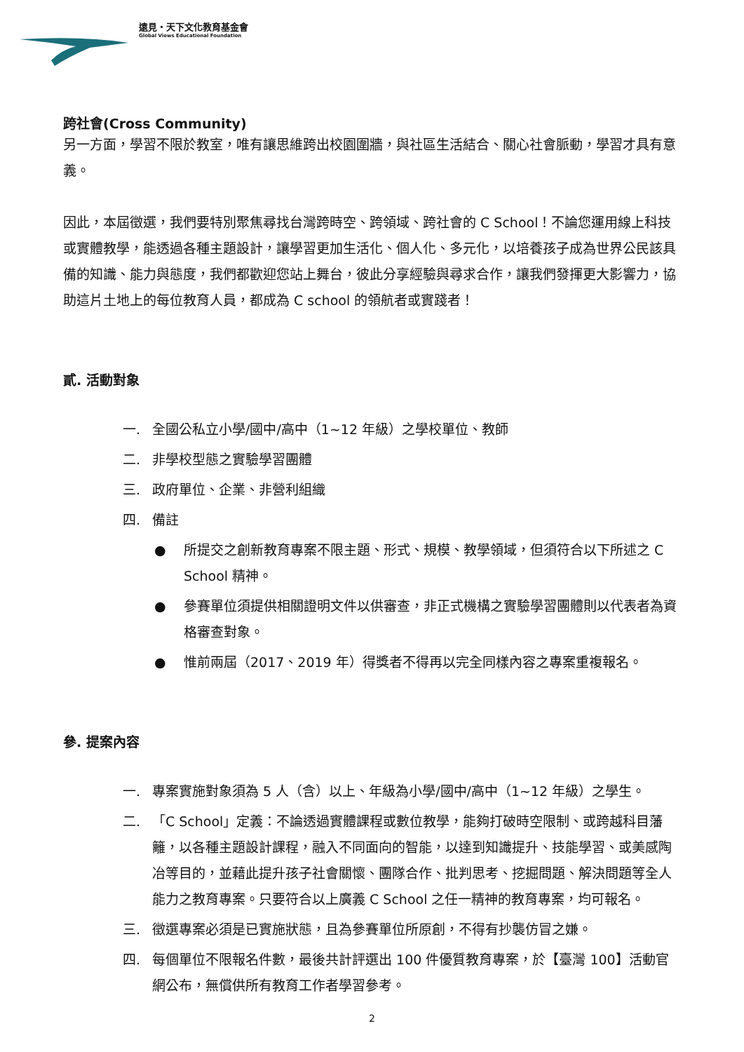遠見・天下文化教育基金會
Global Views Educational Foundation
跨社會(Cross Community)
另一方面，學習不限於教室，唯有讓思維跨出校園圍牆，與社區生活結合、關心社會脈動，學習才具有意義。
因此，本屆徵選，我們要特別聚焦尋找台灣跨時空、跨領域、跨社會的 C School！不論您運用線上科技或實體教學，能透過各種主題設計，讓學習更加生活化、個人化、多元化，以培養孩子成為世界公民該具備的知識、能力與態度，我們都歡迎您站上舞台，彼此分享經驗與尋求合作，讓我們發揮更大影響力，協助這片土地上的每位教育人員，都成為 C school 的領航者或實踐者！
貳. 活動對象
一. 全國公私立小學/國中/高中（1~12 年級）之學校單位、教師
二. 非學校型態之實驗學習團體
三. 政府單位、企業、非營利組織
四. 備註
● 所提交之創新教育專案不限主題、形式、規模、教學領域，但須符合以下所述之 C School 精神。
● 參賽單位須提供相關證明文件以供審查，非正式機構之實驗學習團體則以代表者為資格審查對象。
● 惟前兩屆（2017、2019 年）得獎者不得再以完全同樣內容之專案重複報名。
參. 提案內容
一. 專案實施對象須為 5 人（含）以上、年級為小學/國中/高中（1~12 年級）之學生。
二. 「C School」定義：不論透過實體課程或數位教學，能夠打破時空限制、或跨越科目藩籬，以各種主題設計課程，融入不同面向的智能，以達到知識提升、技能學習、或美感陶冶等目的，並藉此提升孩子社會關懷、團隊合作、批判思考、挖掘問題、解決問題等全人能力之教育專案。只要符合以上廣義 C School 之任一精神的教育專案，均可報名。
三. 徵選專案必須是已實施狀態，且為參賽單位所原創，不得有抄襲仿冒之嫌。
四. 每個單位不限報名件數，最後共計評選出 100 件優質教育專案，於【臺灣 100】活動官網公布，無償供所有教育工作者學習參考。
2